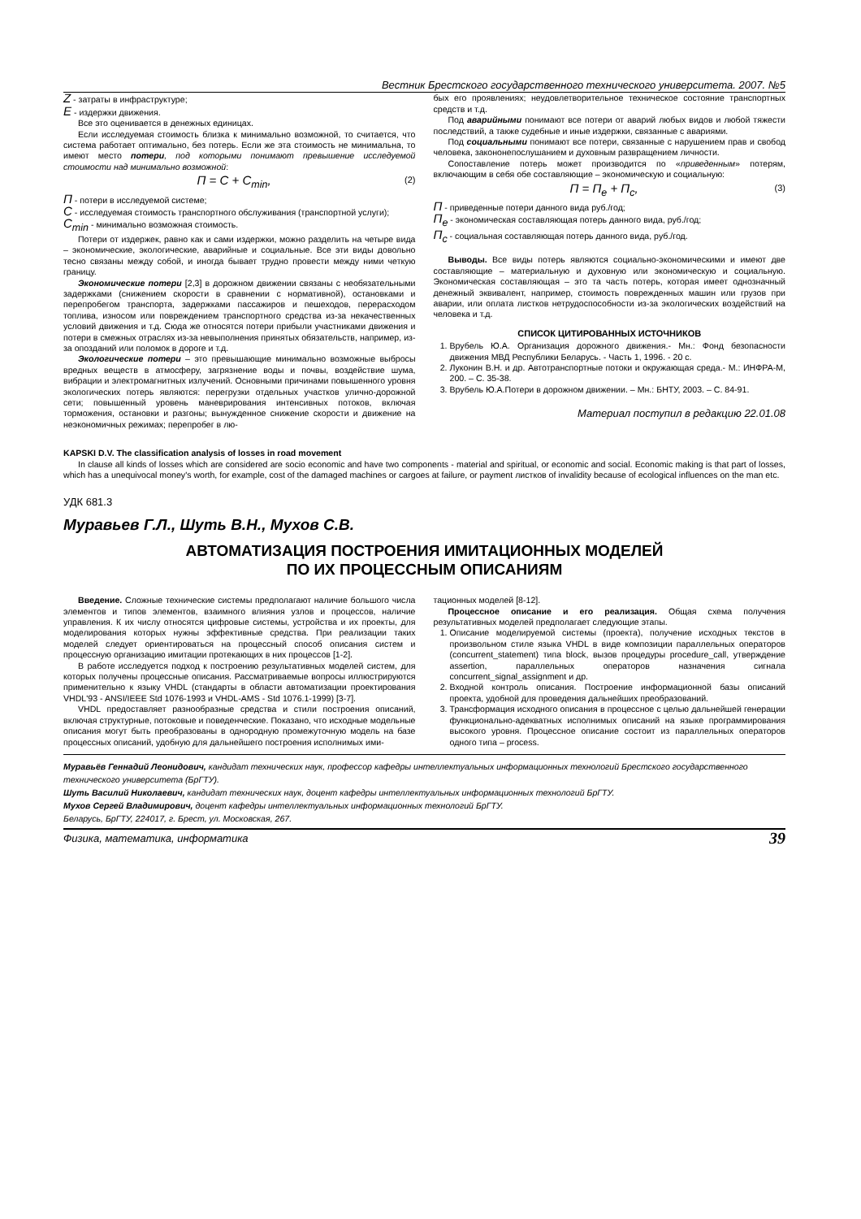Вестник Брестского государственного технического университета. 2007. №5
Z - затраты в инфраструктуре;
E - издержки движения.
Все это оценивается в денежных единицах.
Если исследуемая стоимость близка к минимально возможной, то считается, что система работает оптимально, без потерь. Если же эта стоимость не минимальна, то имеют место потери, под которыми понимают превышение исследуемой стоимости над минимально возможной:
П = C + C<sub>min</sub>, (2)
П - потери в исследуемой системе;
C - исследуемая стоимость транспортного обслуживания (транспортной услуги);
C<sub>min</sub> - минимально возможная стоимость.
Потери от издержек, равно как и сами издержки, можно разделить на четыре вида – экономические, экологические, аварийные и социальные. Все эти виды довольно тесно связаны между собой, и иногда бывает трудно провести между ними четкую границу.
Экономические потери [2,3] в дорожном движении связаны с необязательными задержками (снижением скорости в сравнении с нормативной), остановками и перепробегом транспорта, задержками пассажиров и пешеходов, перерасходом топлива, износом или повреждением транспортного средства из-за некачественных условий движения и т.д. Сюда же относятся потери прибыли участниками движения и потери в смежных отраслях из-за невыполнения принятых обязательств, например, из-за опозданий или поломок в дороге и т.д.
Экологические потери – это превышающие минимально возможные выбросы вредных веществ в атмосферу, загрязнение воды и почвы, воздействие шума, вибрации и электромагнитных излучений. Основными причинами повышенного уровня экологических потерь являются: перегрузки отдельных участков улично-дорожной сети; повышенный уровень маневрирования интенсивных потоков, включая торможения, остановки и разгоны; вынужденное снижение скорости и движение на неэкономичных режимах; перепробег в лю-
бых его проявлениях; неудовлетворительное техническое состояние транспортных средств и т.д.
Под аварийными понимают все потери от аварий любых видов и любой тяжести последствий, а также судебные и иные издержки, связанные с авариями.
Под социальными понимают все потери, связанные с нарушением прав и свобод человека, закононепослушанием и духовным развращением личности.
Сопоставление потерь может производится по «приведенным» потерям, включающим в себя обе составляющие – экономическую и социальную:
П = П<sub>e</sub> + П<sub>c</sub>, (3)
П - приведенные потери данного вида руб./год;
П<sub>e</sub> - экономическая составляющая потерь данного вида, руб./год;
П<sub>c</sub> - социальная составляющая потерь данного вида, руб./год.
Выводы. Все виды потерь являются социально-экономическими и имеют две составляющие – материальную и духовную или экономическую и социальную. Экономическая составляющая – это та часть потерь, которая имеет однозначный денежный эквивалент, например, стоимость поврежденных машин или грузов при аварии, или оплата листков нетрудоспособности из-за экологических воздействий на человека и т.д.
СПИСОК ЦИТИРОВАННЫХ ИСТОЧНИКОВ
1. Врубель Ю.А. Организация дорожного движения.- Мн.: Фонд безопасности движения МВД Республики Беларусь. - Часть 1, 1996. - 20 с.
2. Луконин В.Н. и др. Автотранспортные потоки и окружающая среда.- М.: ИНФРА-М, 200. – С. 35-38.
3. Врубель Ю.А.Потери в дорожном движении. – Мн.: БНТУ, 2003. – С. 84-91.
Материал поступил в редакцию 22.01.08
KAPSKI D.V. The classification analysis of losses in road movement
In clause all kinds of losses which are considered are socio economic and have two components - material and spiritual, or economic and social. Economic making is that part of losses, which has a unequivocal money's worth, for example, cost of the damaged machines or cargoes at failure, or payment листков of invalidity because of ecological influences on the man etc.
УДК 681.3
Муравьев Г.Л., Шуть В.Н., Мухов С.В.
АВТОМАТИЗАЦИЯ ПОСТРОЕНИЯ ИМИТАЦИОННЫХ МОДЕЛЕЙ
ПО ИХ ПРОЦЕССНЫМ ОПИСАНИЯМ
Введение. Сложные технические системы предполагают наличие большого числа элементов и типов элементов, взаимного влияния узлов и процессов, наличие управления. К их числу относятся цифровые системы, устройства и их проекты, для моделирования которых нужны эффективные средства. При реализации таких моделей следует ориентироваться на процессный способ описания систем и процессную организацию имитации протекающих в них процессов [1-2].
В работе исследуется подход к построению результативных моделей систем, для которых получены процессные описания. Рассматриваемые вопросы иллюстрируются применительно к языку VHDL (стандарты в области автоматизации проектирования VHDL'93 - ANSI/IEEE Std 1076-1993 и VHDL-AMS - Std 1076.1-1999) [3-7].
VHDL предоставляет разнообразные средства и стили построения описаний, включая структурные, потоковые и поведенческие. Показано, что исходные модельные описания могут быть преобразованы в однородную промежуточную модель на базе процессных описаний, удобную для дальнейшего построения исполнимых ими-
тационных моделей [8-12].
Процессное описание и его реализация. Общая схема получения результативных моделей предполагает следующие этапы.
1. Описание моделируемой системы (проекта), получение исходных текстов в произвольном стиле языка VHDL в виде композиции параллельных операторов (concurrent_statement) типа block, вызов процедуры procedure_call, утверждение assertion, параллельных операторов назначения сигнала concurrent_signal_assignment и др.
2. Входной контроль описания. Построение информационной базы описаний проекта, удобной для проведения дальнейших преобразований.
3. Трансформация исходного описания в процессное с целью дальнейшей генерации функционально-адекватных исполнимых описаний на языке программирования высокого уровня. Процессное описание состоит из параллельных операторов одного типа – process.
Муравьёв Геннадий Леонидович, кандидат технических наук, профессор кафедры интеллектуальных информационных технологий Брестского государственного технического университета (БрГТУ).
Шуть Василий Николаевич, кандидат технических наук, доцент кафедры интеллектуальных информационных технологий БрГТУ.
Мухов Сергей Владимирович, доцент кафедры интеллектуальных информационных технологий БрГТУ.
Беларусь, БрГТУ, 224017, г. Брест, ул. Московская, 267.
Физика, математика, информатика 39